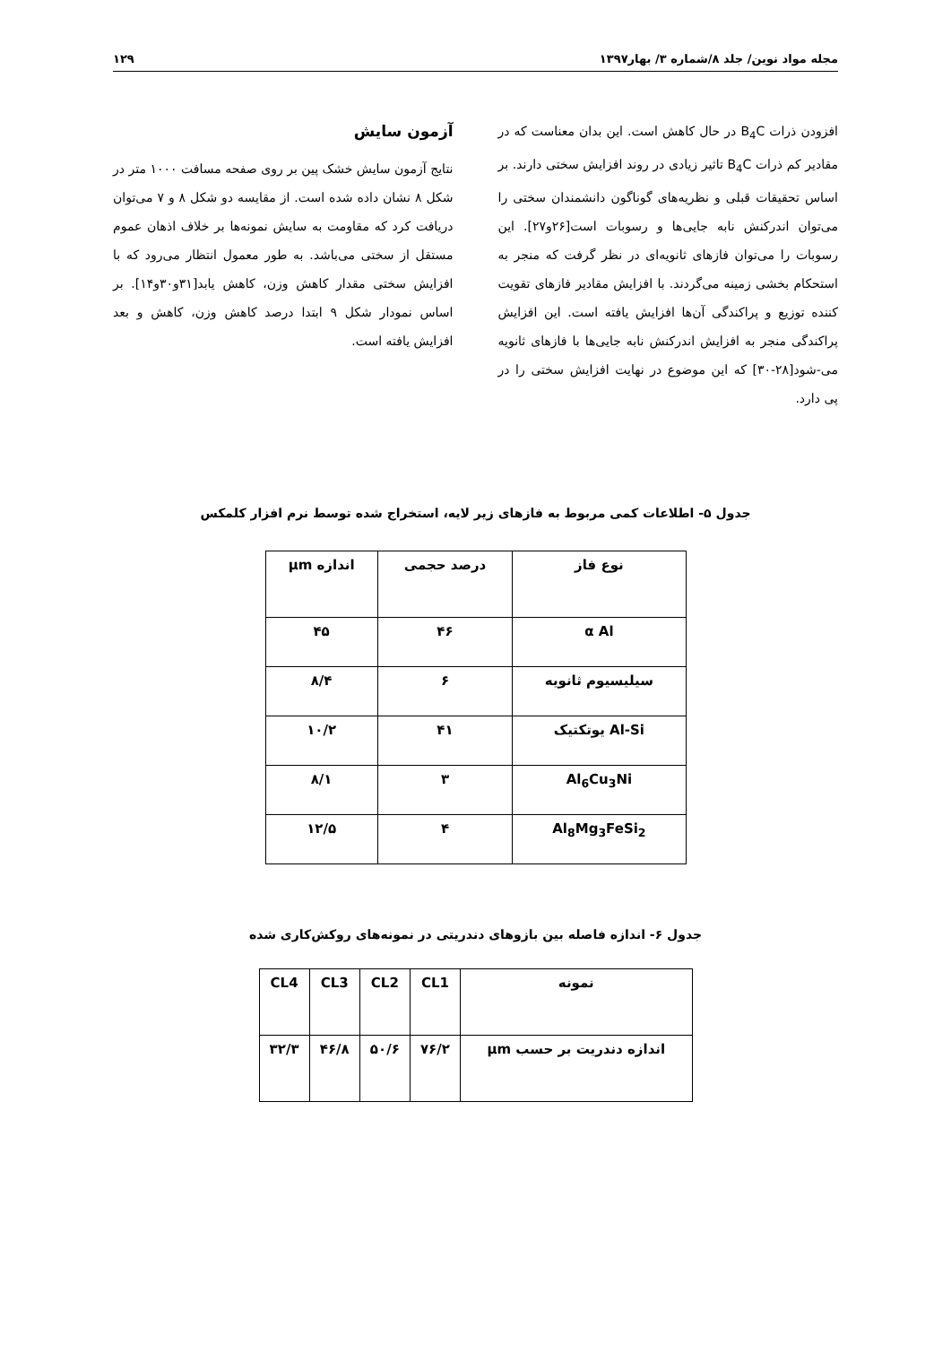مجله مواد نوین/ جلد ۸/شماره ۳/ بهار۱۳۹۷ ۱۲۹
افزودن ذرات B<sub>4</sub>C در حال کاهش است. این بدان معناست که در مقادیر کم ذرات B<sub>4</sub>C تاثیر زیادی در روند افزایش سختی دارند. بر اساس تحقیقات قبلی و نظریه‌های گوناگون دانشمندان سختی را می‌توان اندرکنش نابه جایی‌ها و رسوبات است[۲۶و۲۷]. این رسوبات را می‌توان فازهای ثانویه‌ای در نظر گرفت که منجر به استحکام بخشی زمینه می‌گردند. با افزایش مقادیر فازهای تقویت کننده توزیع و پراکندگی آن‌ها افزایش یافته است. این افزایش پراکندگی منجر به افزایش اندرکنش نابه جایی‌ها با فازهای ثانویه می-شود[۲۸-۳۰] که این موضوع در نهایت افزایش سختی را در پی دارد.
آزمون سایش
نتایج آزمون سایش خشک پین بر روی صفحه مسافت ۱۰۰۰ متر در شکل ۸ نشان داده شده است. از مقایسه دو شکل ۸ و ۷ می‌توان دریافت کرد که مقاومت به سایش نمونه‌ها بر خلاف اذهان عموم مستقل از سختی می‌باشد. به طور معمول انتظار می‌رود که با افزایش سختی مقدار کاهش وزن، کاهش یابد[۳۱و۳۰و۱۴]. بر اساس نمودار شکل ۹ ابتدا درصد کاهش وزن، کاهش و بعد افزایش یافته است.
جدول ۵- اطلاعات کمی مربوط به فازهای زیر لایه، استخراج شده توسط نرم افزار کلمکس
| نوع فاز | درصد حجمی | اندازه μm |
| --- | --- | --- |
| α Al | ۴۶ | ۴۵ |
| سیلیسیوم ثانویه | ۶ | ۸/۴ |
| Al-Si یوتکتیک | ۴۱ | ۱۰/۲ |
| Al<sub>6</sub>Cu<sub>3</sub>Ni | ۳ | ۸/۱ |
| Al<sub>8</sub>Mg<sub>3</sub>FeSi<sub>2</sub> | ۴ | ۱۲/۵ |
جدول ۶- اندازه فاصله بین بازوهای دندریتی در نمونه‌های روکش‌کاری شده
| نمونه | CL1 | CL2 | CL3 | CL4 |
| --- | --- | --- | --- | --- |
| اندازه دندریت بر حسب μm | ۷۶/۲ | ۵۰/۶ | ۴۶/۸ | ۳۲/۳ |